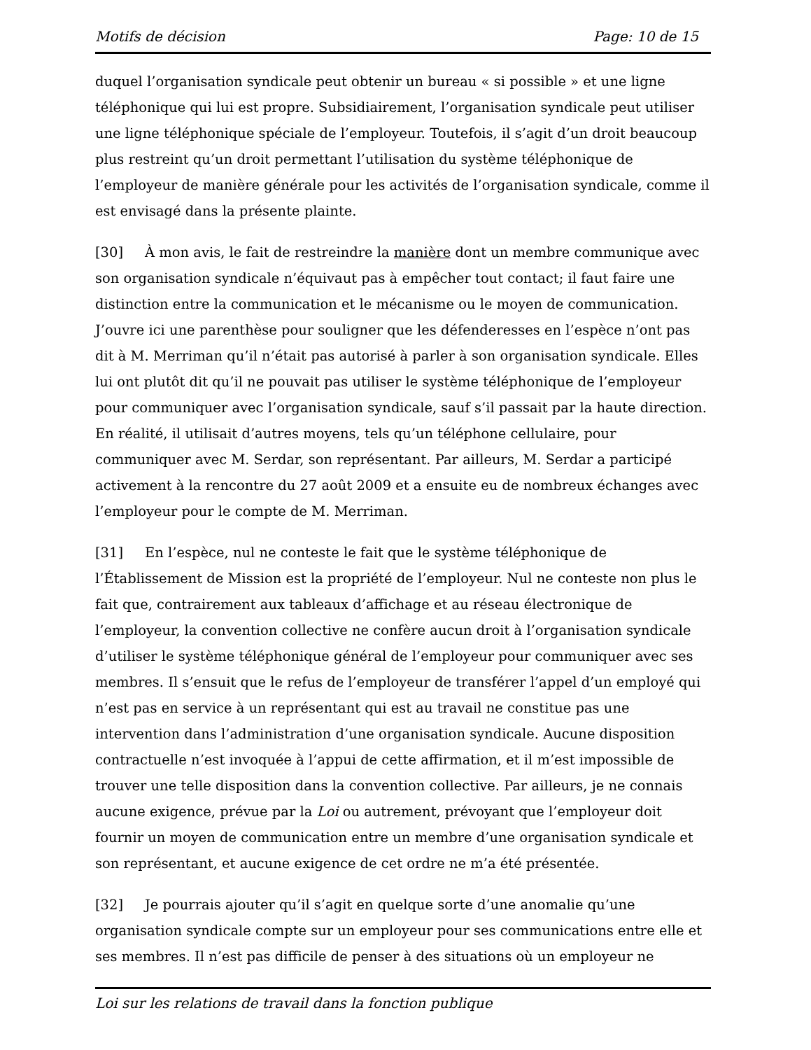Motifs de décision Page: 10 de 15
duquel l’organisation syndicale peut obtenir un bureau « si possible » et une ligne téléphonique qui lui est propre. Subsidiairement, l’organisation syndicale peut utiliser une ligne téléphonique spéciale de l’employeur. Toutefois, il s’agit d’un droit beaucoup plus restreint qu’un droit permettant l’utilisation du système téléphonique de l’employeur de manière générale pour les activités de l’organisation syndicale, comme il est envisagé dans la présente plainte.
[30] À mon avis, le fait de restreindre la manière dont un membre communique avec son organisation syndicale n’équivaut pas à empêcher tout contact; il faut faire une distinction entre la communication et le mécanisme ou le moyen de communication. J’ouvre ici une parenthèse pour souligner que les défenderesses en l’espèce n’ont pas dit à M. Merriman qu’il n’était pas autorisé à parler à son organisation syndicale. Elles lui ont plutôt dit qu’il ne pouvait pas utiliser le système téléphonique de l’employeur pour communiquer avec l’organisation syndicale, sauf s’il passait par la haute direction. En réalité, il utilisait d’autres moyens, tels qu’un téléphone cellulaire, pour communiquer avec M. Serdar, son représentant. Par ailleurs, M. Serdar a participé activement à la rencontre du 27 août 2009 et a ensuite eu de nombreux échanges avec l’employeur pour le compte de M. Merriman.
[31] En l’espèce, nul ne conteste le fait que le système téléphonique de l’Établissement de Mission est la propriété de l’employeur. Nul ne conteste non plus le fait que, contrairement aux tableaux d’affichage et au réseau électronique de l’employeur, la convention collective ne confère aucun droit à l’organisation syndicale d’utiliser le système téléphonique général de l’employeur pour communiquer avec ses membres. Il s’ensuit que le refus de l’employeur de transférer l’appel d’un employé qui n’est pas en service à un représentant qui est au travail ne constitue pas une intervention dans l’administration d’une organisation syndicale. Aucune disposition contractuelle n’est invoquée à l’appui de cette affirmation, et il m’est impossible de trouver une telle disposition dans la convention collective. Par ailleurs, je ne connais aucune exigence, prévue par la Loi ou autrement, prévoyant que l’employeur doit fournir un moyen de communication entre un membre d’une organisation syndicale et son représentant, et aucune exigence de cet ordre ne m’a été présentée.
[32] Je pourrais ajouter qu’il s’agit en quelque sorte d’une anomalie qu’une organisation syndicale compte sur un employeur pour ses communications entre elle et ses membres. Il n’est pas difficile de penser à des situations où un employeur ne
Loi sur les relations de travail dans la fonction publique